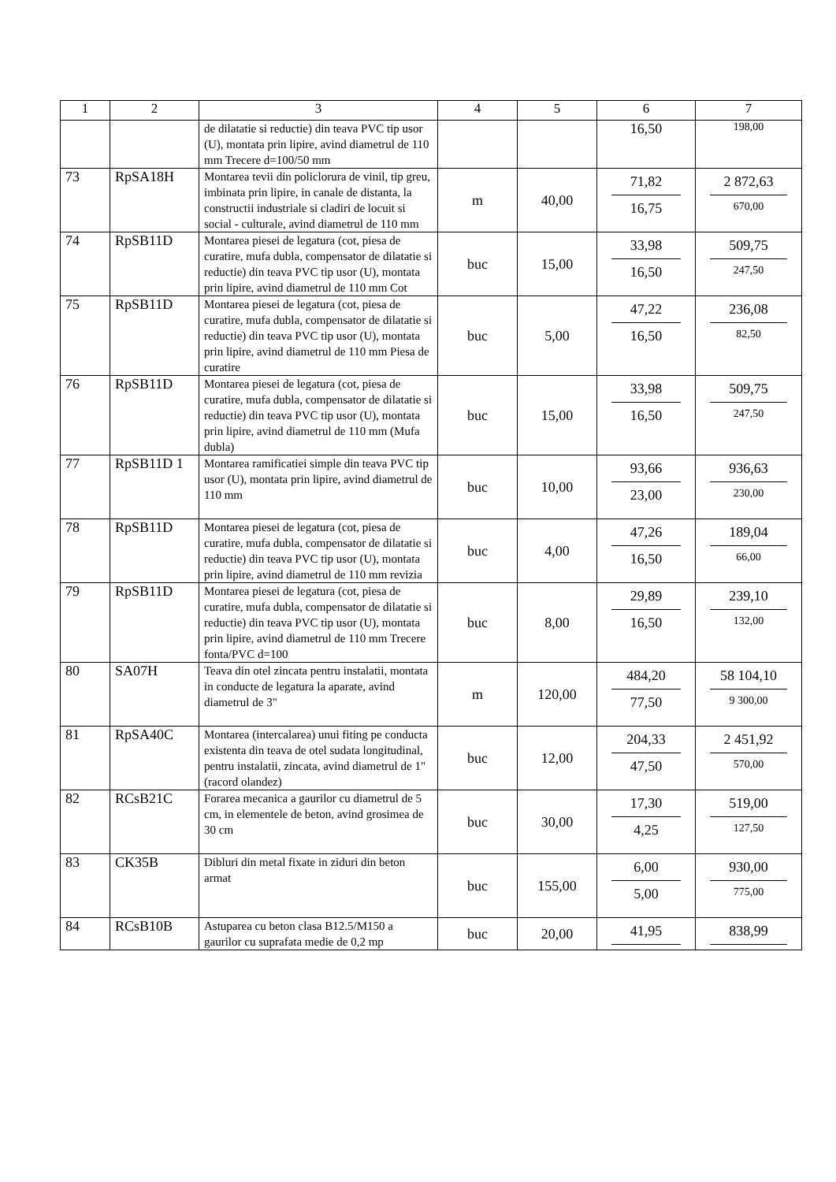| 1 | 2 | 3 | 4 | 5 | 6 | 7 |
| --- | --- | --- | --- | --- | --- | --- |
| | | de dilatatie si reductie) din teava PVC tip usor (U), montata prin lipire, avind diametrul de 110 mm Trecere d=100/50 mm | | | 16,50 | 198,00 |
| 73 | RpSA18H | Montarea tevii din policlorura de vinil, tip greu, imbinata prin lipire, in canale de distanta, la constructii industriale si cladiri de locuit si social - culturale, avind diametrul de 110 mm | m | 40,00 | 71,82 16,75 | 2 872,63 670,00 |
| 74 | RpSB11D | Montarea piesei de legatura (cot, piesa de curatire, mufa dubla, compensator de dilatatie si reductie) din teava PVC tip usor (U), montata prin lipire, avind diametrul de 110 mm Cot | buc | 15,00 | 33,98 16,50 | 509,75 247,50 |
| 75 | RpSB11D | Montarea piesei de legatura (cot, piesa de curatire, mufa dubla, compensator de dilatatie si reductie) din teava PVC tip usor (U), montata prin lipire, avind diametrul de 110 mm Piesa de curatire | buc | 5,00 | 47,22 16,50 | 236,08 82,50 |
| 76 | RpSB11D | Montarea piesei de legatura (cot, piesa de curatire, mufa dubla, compensator de dilatatie si reductie) din teava PVC tip usor (U), montata prin lipire, avind diametrul de 110 mm (Mufa dubla) | buc | 15,00 | 33,98 16,50 | 509,75 247,50 |
| 77 | RpSB11D 1 | Montarea ramificatiei simple din teava PVC tip usor (U), montata prin lipire, avind diametrul de 110 mm | buc | 10,00 | 93,66 23,00 | 936,63 230,00 |
| 78 | RpSB11D | Montarea piesei de legatura (cot, piesa de curatire, mufa dubla, compensator de dilatatie si reductie) din teava PVC tip usor (U), montata prin lipire, avind diametrul de 110 mm revizia | buc | 4,00 | 47,26 16,50 | 189,04 66,00 |
| 79 | RpSB11D | Montarea piesei de legatura (cot, piesa de curatire, mufa dubla, compensator de dilatatie si reductie) din teava PVC tip usor (U), montata prin lipire, avind diametrul de 110 mm Trecere fonta/PVC d=100 | buc | 8,00 | 29,89 16,50 | 239,10 132,00 |
| 80 | SA07H | Teava din otel zincata pentru instalatii, montata in conducte de legatura la aparate, avind diametrul de 3" | m | 120,00 | 484,20 77,50 | 58 104,10 9 300,00 |
| 81 | RpSA40C | Montarea (intercalarea) unui fiting pe conducta existenta din teava de otel sudata longitudinal, pentru instalatii, zincata, avind diametrul de 1" (racord olandez) | buc | 12,00 | 204,33 47,50 | 2 451,92 570,00 |
| 82 | RCsB21C | Forarea mecanica a gaurilor cu diametrul de 5 cm, in elementele de beton, avind grosimea de 30 cm | buc | 30,00 | 17,30 4,25 | 519,00 127,50 |
| 83 | CK35B | Dibluri din metal fixate in ziduri din beton armat | buc | 155,00 | 6,00 5,00 | 930,00 775,00 |
| 84 | RCsB10B | Astuparea cu beton clasa B12.5/M150 a gaurilor cu suprafata medie de 0,2 mp | buc | 20,00 | 41,95 | 838,99 |